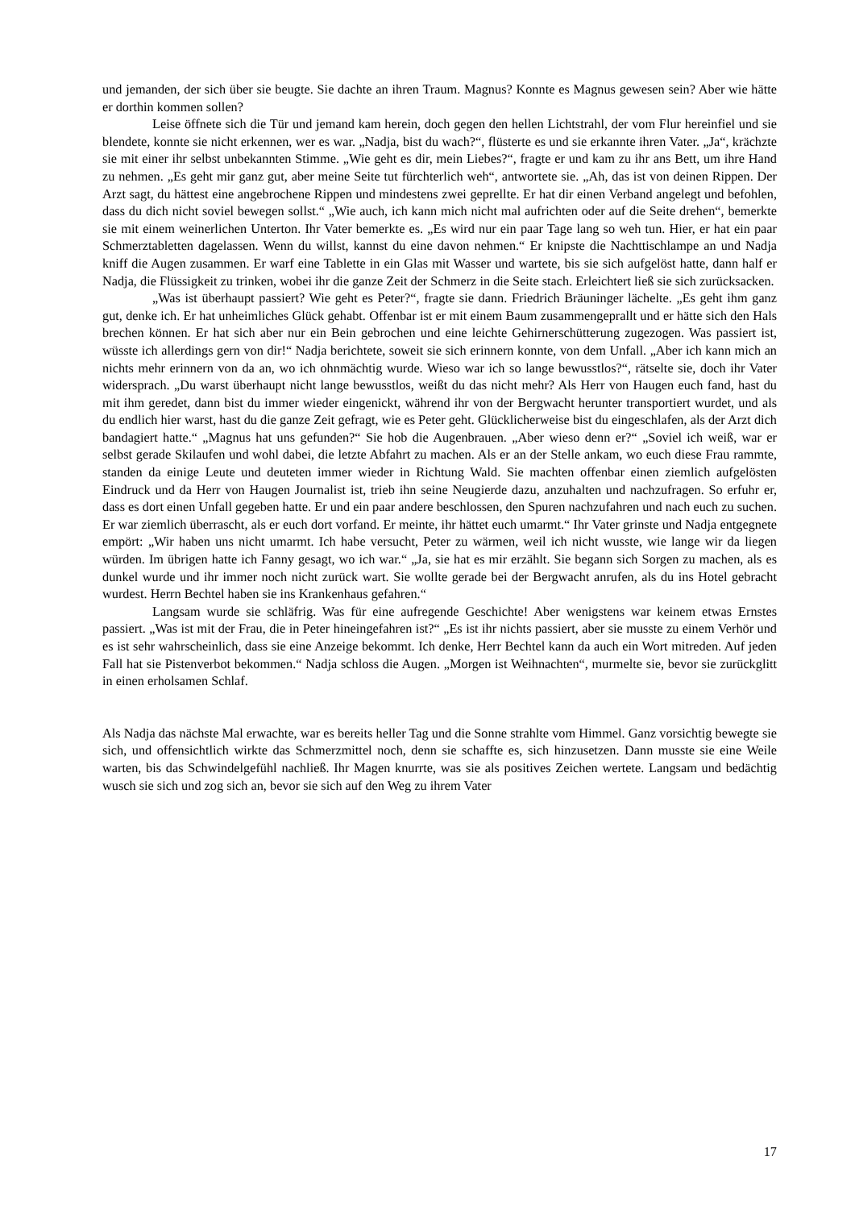und jemanden, der sich über sie beugte. Sie dachte an ihren Traum. Magnus? Konnte es Magnus gewesen sein? Aber wie hätte er dorthin kommen sollen?
Leise öffnete sich die Tür und jemand kam herein, doch gegen den hellen Lichtstrahl, der vom Flur hereinfiel und sie blendete, konnte sie nicht erkennen, wer es war. „Nadja, bist du wach?“, flüsterte es und sie erkannte ihren Vater. „Ja“, krächzte sie mit einer ihr selbst unbekannten Stimme. „Wie geht es dir, mein Liebes?“, fragte er und kam zu ihr ans Bett, um ihre Hand zu nehmen. „Es geht mir ganz gut, aber meine Seite tut fürchterlich weh“, antwortete sie. „Ah, das ist von deinen Rippen. Der Arzt sagt, du hättest eine angebrochene Rippen und mindestens zwei geprellte. Er hat dir einen Verband angelegt und befohlen, dass du dich nicht soviel bewegen sollst.“ „Wie auch, ich kann mich nicht mal aufrichten oder auf die Seite drehen“, bemerkte sie mit einem weinerlichen Unterton. Ihr Vater bemerkte es. „Es wird nur ein paar Tage lang so weh tun. Hier, er hat ein paar Schmerztabletten dagelassen. Wenn du willst, kannst du eine davon nehmen.“ Er knipste die Nachttischlampe an und Nadja kniff die Augen zusammen. Er warf eine Tablette in ein Glas mit Wasser und wartete, bis sie sich aufgelöst hatte, dann half er Nadja, die Flüssigkeit zu trinken, wobei ihr die ganze Zeit der Schmerz in die Seite stach. Erleichtert ließ sie sich zurücksacken.
„Was ist überhaupt passiert? Wie geht es Peter?“, fragte sie dann. Friedrich Bräuninger lächelte. „Es geht ihm ganz gut, denke ich. Er hat unheimliches Glück gehabt. Offenbar ist er mit einem Baum zusammengeprallt und er hätte sich den Hals brechen können. Er hat sich aber nur ein Bein gebrochen und eine leichte Gehirnerschütterung zugezogen. Was passiert ist, wüsste ich allerdings gern von dir!“ Nadja berichtete, soweit sie sich erinnern konnte, von dem Unfall. „Aber ich kann mich an nichts mehr erinnern von da an, wo ich ohnmächtig wurde. Wieso war ich so lange bewusstlos?“, rätselte sie, doch ihr Vater widersprach. „Du warst überhaupt nicht lange bewusstlos, weißt du das nicht mehr? Als Herr von Haugen euch fand, hast du mit ihm geredet, dann bist du immer wieder eingenickt, während ihr von der Bergwacht herunter transportiert wurdet, und als du endlich hier warst, hast du die ganze Zeit gefragt, wie es Peter geht. Glücklicherweise bist du eingeschlafen, als der Arzt dich bandagiert hatte.“ „Magnus hat uns gefunden?“ Sie hob die Augenbrauen. „Aber wieso denn er?“ „Soviel ich weiß, war er selbst gerade Skilaufen und wohl dabei, die letzte Abfahrt zu machen. Als er an der Stelle ankam, wo euch diese Frau rammte, standen da einige Leute und deuteten immer wieder in Richtung Wald. Sie machten offenbar einen ziemlich aufgelösten Eindruck und da Herr von Haugen Journalist ist, trieb ihn seine Neugierde dazu, anzuhalten und nachzufragen. So erfuhr er, dass es dort einen Unfall gegeben hatte. Er und ein paar andere beschlossen, den Spuren nachzufahren und nach euch zu suchen. Er war ziemlich überrascht, als er euch dort vorfand. Er meinte, ihr hättet euch umarmt.“ Ihr Vater grinste und Nadja entgegnete empört: „Wir haben uns nicht umarmt. Ich habe versucht, Peter zu wärmen, weil ich nicht wusste, wie lange wir da liegen würden. Im übrigen hatte ich Fanny gesagt, wo ich war.“ „Ja, sie hat es mir erzählt. Sie begann sich Sorgen zu machen, als es dunkel wurde und ihr immer noch nicht zurück wart. Sie wollte gerade bei der Bergwacht anrufen, als du ins Hotel gebracht wurdest. Herrn Bechtel haben sie ins Krankenhaus gefahren.“
Langsam wurde sie schläfrig. Was für eine aufregende Geschichte! Aber wenigstens war keinem etwas Ernstes passiert. „Was ist mit der Frau, die in Peter hineingefahren ist?“ „Es ist ihr nichts passiert, aber sie musste zu einem Verhör und es ist sehr wahrscheinlich, dass sie eine Anzeige bekommt. Ich denke, Herr Bechtel kann da auch ein Wort mitreden. Auf jeden Fall hat sie Pistenverbot bekommen.“ Nadja schloss die Augen. „Morgen ist Weihnachten“, murmelte sie, bevor sie zurückglitt in einen erholsamen Schlaf.
Als Nadja das nächste Mal erwachte, war es bereits heller Tag und die Sonne strahlte vom Himmel. Ganz vorsichtig bewegte sie sich, und offensichtlich wirkte das Schmerzmittel noch, denn sie schaffte es, sich hinzusetzen. Dann musste sie eine Weile warten, bis das Schwindelgefühl nachließ. Ihr Magen knurrte, was sie als positives Zeichen wertete. Langsam und bedächtig wusch sie sich und zog sich an, bevor sie sich auf den Weg zu ihrem Vater
17